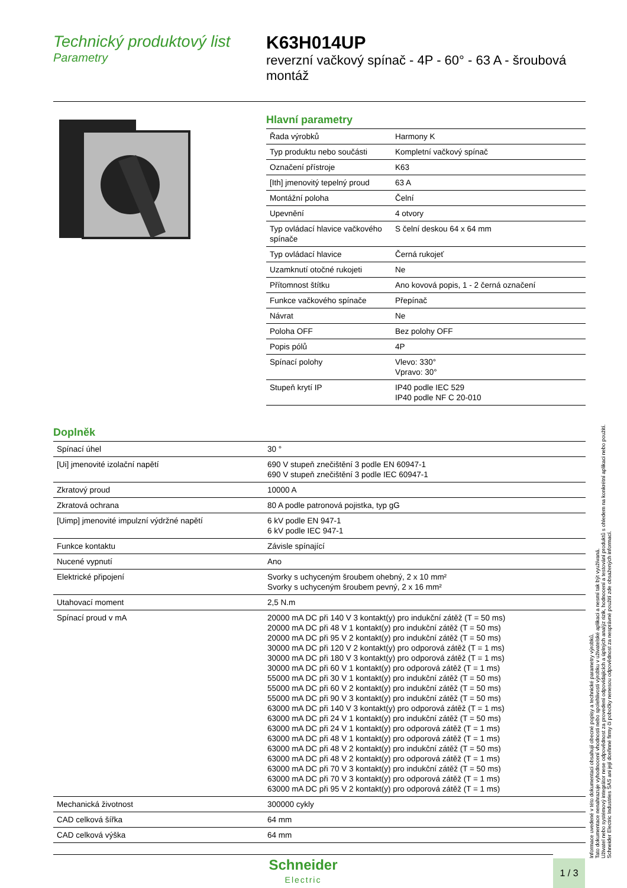Technický produktový list
Parametry
K63H014UP
reverzní vačkový spínač - 4P - 60° - 63 A - šroubová montáž
Hlavní parametry
| Řada výrobků | Harmony K |
| Typ produktu nebo součásti | Kompletní vačkový spínač |
| Označení přístroje | K63 |
| [Ith] jmenovitý tepelný proud | 63 A |
| Montážní poloha | Čelní |
| Upevnění | 4 otvory |
| Typ ovládací hlavice vačkového spínače | S čelní deskou 64 x 64 mm |
| Typ ovládací hlavice | Černá rukojeť |
| Uzamknutí otočné rukojeti | Ne |
| Přítomnost štítku | Ano kovová popis, 1 - 2 černá označení |
| Funkce vačkového spínače | Přepínač |
| Návrat | Ne |
| Poloha OFF | Bez polohy OFF |
| Popis pólů | 4P |
| Spínací polohy | Vlevo: 330° Vpravo: 30° |
| Stupeň krytí IP | IP40 podle IEC 529 IP40 podle NF C 20-010 |
Doplněk
| Spínací úhel | 30 ° |
| [Ui] jmenovité izolační napětí | 690 V stupeň znečištění 3 podle EN 60947-1 690 V stupeň znečištění 3 podle IEC 60947-1 |
| Zkratový proud | 10000 A |
| Zkratová ochrana | 80 A podle patronová pojistka, typ gG |
| [Uimp] jmenovité impulzní výdržné napětí | 6 kV podle EN 947-1 6 kV podle IEC 947-1 |
| Funkce kontaktu | Závisle spínající |
| Nucené vypnutí | Ano |
| Elektrické připojení | Svorky s uchyceným šroubem ohebný, 2 x 10 mm² Svorky s uchyceným šroubem pevný, 2 x 16 mm² |
| Utahovací moment | 2,5 N.m |
| Spínací proud v mA | 20000 mA DC při 140 V 3 kontakt(y) pro indukční zátěž (T = 50 ms) 20000 mA DC při 48 V 1 kontakt(y) pro indukční zátěž (T = 50 ms) 20000 mA DC při 95 V 2 kontakt(y) pro indukční zátěž (T = 50 ms) 30000 mA DC při 120 V 2 kontakt(y) pro odporová zátěž (T = 1 ms) 30000 mA DC při 180 V 3 kontakt(y) pro odporová zátěž (T = 1 ms) 30000 mA DC při 60 V 1 kontakt(y) pro odporová zátěž (T = 1 ms) 55000 mA DC při 30 V 1 kontakt(y) pro indukční zátěž (T = 50 ms) 55000 mA DC při 60 V 2 kontakt(y) pro indukční zátěž (T = 50 ms) 55000 mA DC při 90 V 3 kontakt(y) pro indukční zátěž (T = 50 ms) 63000 mA DC při 140 V 3 kontakt(y) pro odporová zátěž (T = 1 ms) 63000 mA DC při 24 V 1 kontakt(y) pro indukční zátěž (T = 50 ms) 63000 mA DC při 24 V 1 kontakt(y) pro odporová zátěž (T = 1 ms) 63000 mA DC při 48 V 1 kontakt(y) pro odporová zátěž (T = 1 ms) 63000 mA DC při 48 V 2 kontakt(y) pro indukční zátěž (T = 50 ms) 63000 mA DC při 48 V 2 kontakt(y) pro odporová zátěž (T = 1 ms) 63000 mA DC při 70 V 3 kontakt(y) pro indukční zátěž (T = 50 ms) 63000 mA DC při 70 V 3 kontakt(y) pro odporová zátěž (T = 1 ms) 63000 mA DC při 95 V 2 kontakt(y) pro odporová zátěž (T = 1 ms) |
| Mechanická životnost | 300000 cykly |
| CAD celková šířka | 64 mm |
| CAD celková výška | 64 mm |
Informace uvedené v této dokumentaci obsahují obecné popisy a technické parametry výrobků.
Tato dokumentace nenahrazuje vyhodnocení vhodnosti nebo spolehlivosti výrobku v uživatelské aplikaci a nesmí tak být využívaná.
Uživatel nebo systémový integrátor nese odpovědnost za provedení odpovídajících a úplných analýz rizik, hodnocení a testování produktů s ohledem na konkrétní aplikaci nebo použití.
Schneider Electric Industries SAS ani její dceřinné firmy či pobočky nenesou odpovědnost za nesprávné použití zde obsažených informací.
Schneider
Electric
1 / 3